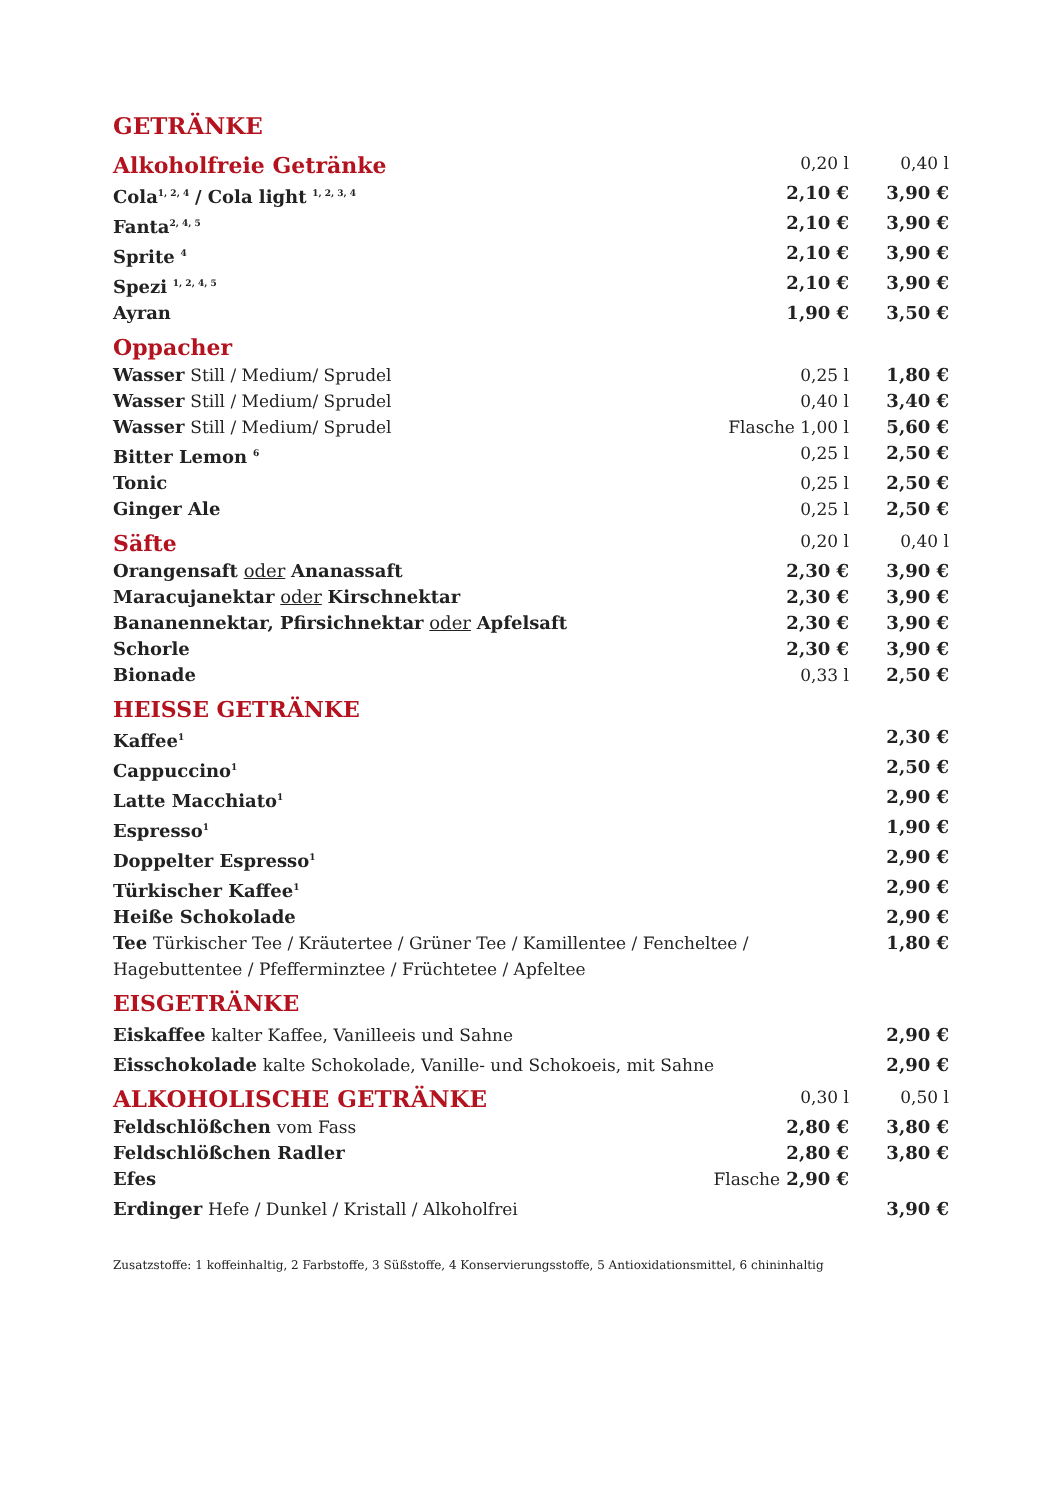GETRÄNKE
| Alkoholfreie Getränke | 0,20 l | 0,40 l |
| Cola<sup>1, 2, 4</sup> / Cola light <sup>1, 2, 3, 4</sup> | 2,10 € | 3,90 € |
| Fanta<sup>2, 4, 5</sup> | 2,10 € | 3,90 € |
| Sprite <sup>4</sup> | 2,10 € | 3,90 € |
| Spezi <sup>1, 2, 4, 5</sup> | 2,10 € | 3,90 € |
| Ayran | 1,90 € | 3,50 € |
| Oppacher | | |
| Wasser Still / Medium/ Sprudel | 0,25 l | 1,80 € |
| Wasser Still / Medium/ Sprudel | 0,40 l | 3,40 € |
| Wasser Still / Medium/ Sprudel | Flasche 1,00 l | 5,60 € |
| Bitter Lemon <sup>6</sup> | 0,25 l | 2,50 € |
| Tonic | 0,25 l | 2,50 € |
| Ginger Ale | 0,25 l | 2,50 € |
| Säfte | 0,20 l | 0,40 l |
| Orangensaft oder Ananassaft | 2,30 € | 3,90 € |
| Maracujanektar oder Kirschnektar | 2,30 € | 3,90 € |
| Bananennektar, Pfirsichnektar oder Apfelsaft | 2,30 € | 3,90 € |
| Schorle | 2,30 € | 3,90 € |
| Bionade | 0,33 l | 2,50 € |
| HEISSE GETRÄNKE | | |
| Kaffee<sup>1</sup> | | 2,30 € |
| Cappuccino<sup>1</sup> | | 2,50 € |
| Latte Macchiato<sup>1</sup> | | 2,90 € |
| Espresso<sup>1</sup> | | 1,90 € |
| Doppelter Espresso<sup>1</sup> | | 2,90 € |
| Türkischer Kaffee<sup>1</sup> | | 2,90 € |
| Heiße Schokolade | | 2,90 € |
| Tee Türkischer Tee / Kräutertee / Grüner Tee / Kamillentee / Fencheltee / Hagebuttentee / Pfefferminztee / Früchtetee / Apfeltee | | 1,80 € |
| EISGETRÄNKE | | |
| Eiskaffee kalter Kaffee, Vanilleeis und Sahne | | 2,90 € |
| Eisschokolade kalte Schokolade, Vanille- und Schokoeis, mit Sahne | | 2,90 € |
| ALKOHOLISCHE GETRÄNKE | 0,30 l | 0,50 l |
| Feldschlößchen vom Fass | 2,80 € | 3,80 € |
| Feldschlößchen Radler | 2,80 € | 3,80 € |
| Efes | Flasche 2,90 € | |
| Erdinger Hefe / Dunkel / Kristall / Alkoholfrei | | 3,90 € |
Zusatzstoffe: 1 koffeinhaltig, 2 Farbstoffe, 3 Süßstoffe, 4 Konservierungsstoffe, 5 Antioxidationsmittel, 6 chininhaltig